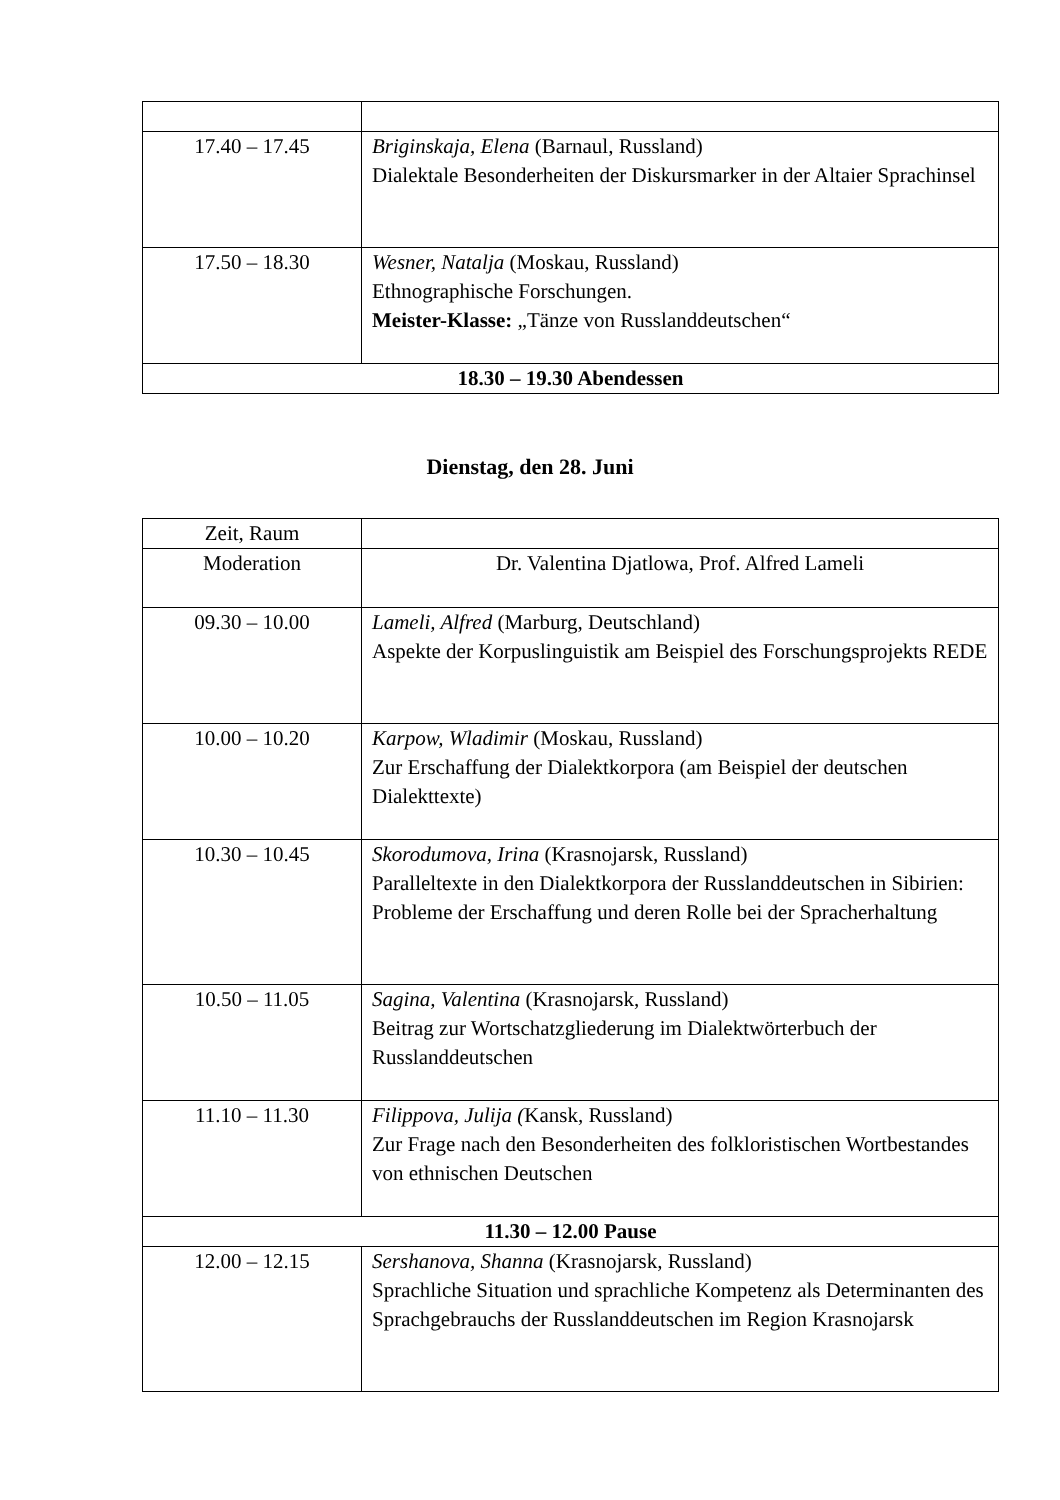| 17.40 – 17.45 | Briginskaja, Elena (Barnaul, Russland) Dialektale Besonderheiten der Diskursmarker in der Altaier Sprachinsel |
| 17.50 – 18.30 | Wesner, Natalja (Moskau, Russland) Ethnographische Forschungen. Meister-Klasse: „Tänze von Russlanddeutschen“ |
| 18.30 – 19.30 Abendessen | |
Dienstag, den 28. Juni
| Zeit, Raum | |
| Moderation | Dr. Valentina Djatlowa, Prof. Alfred Lameli |
| 09.30 – 10.00 | Lameli, Alfred (Marburg, Deutschland) Aspekte der Korpuslinguistik am Beispiel des Forschungsprojekts REDE |
| 10.00 – 10.20 | Karpow, Wladimir (Moskau, Russland) Zur Erschaffung der Dialektkorpora (am Beispiel der deutschen Dialekttexte) |
| 10.30 – 10.45 | Skorodumova, Irina (Krasnojarsk, Russland) Paralleltexte in den Dialektkorpora der Russlanddeutschen in Sibirien: Probleme der Erschaffung und deren Rolle bei der Spracherhaltung |
| 10.50 – 11.05 | Sagina, Valentina (Krasnojarsk, Russland) Beitrag zur Wortschatzgliederung im Dialektwörterbuch der Russlanddeutschen |
| 11.10 – 11.30 | Filippova, Julija ( Kansk, Russland) Zur Frage nach den Besonderheiten des folkloristischen Wortbestandes von ethnischen Deutschen |
| 11.30 – 12.00 Pause | |
| 12.00 – 12.15 | Sershanova, Shanna (Krasnojarsk, Russland) Sprachliche Situation und sprachliche Kompetenz als Determinanten des Sprachgebrauchs der Russlanddeutschen im Region Krasnojarsk |